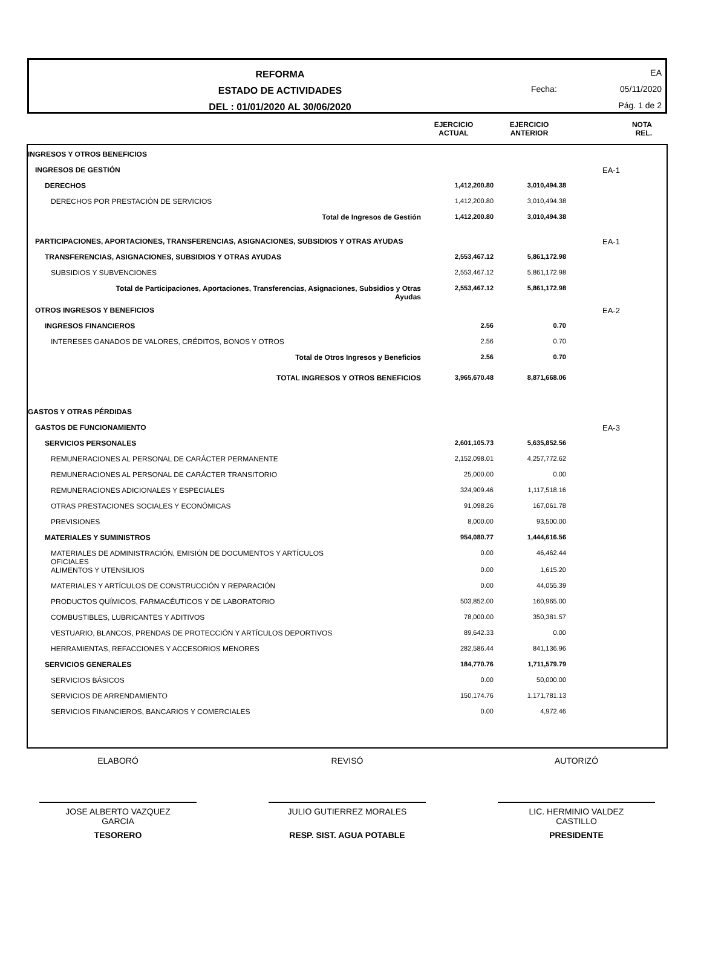REFORMA
ESTADO DE ACTIVIDADES
DEL : 01/01/2020 AL 30/06/2020
EA
Fecha: 05/11/2020
Pág. 1 de 2
EJERCICIO
ACTUAL
EJERCICIO
ANTERIOR
NOTA
REL.
| INGRESOS Y OTROS BENEFICIOS | | | | |
| INGRESOS DE GESTIÓN | | | | EA-1 |
| DERECHOS | 1,412,200.80 | 3,010,494.38 | | |
| DERECHOS POR PRESTACIÓN DE SERVICIOS | 1,412,200.80 | 3,010,494.38 | | |
| Total de Ingresos de Gestión | 1,412,200.80 | 3,010,494.38 | | |
| PARTICIPACIONES, APORTACIONES, TRANSFERENCIAS, ASIGNACIONES, SUBSIDIOS Y OTRAS AYUDAS | | | | EA-1 |
| TRANSFERENCIAS, ASIGNACIONES, SUBSIDIOS Y OTRAS AYUDAS | 2,553,467.12 | 5,861,172.98 | | |
| SUBSIDIOS Y SUBVENCIONES | 2,553,467.12 | 5,861,172.98 | | |
| Total de Participaciones, Aportaciones, Transferencias, Asignaciones, Subsidios y Otras Ayudas | 2,553,467.12 | 5,861,172.98 | | |
| OTROS INGRESOS Y BENEFICIOS | | | | EA-2 |
| INGRESOS FINANCIEROS | 2.56 | 0.70 | | |
| INTERESES GANADOS DE VALORES, CRÉDITOS, BONOS Y OTROS | 2.56 | 0.70 | | |
| Total de Otros Ingresos y Beneficios | 2.56 | 0.70 | | |
| TOTAL INGRESOS Y OTROS BENEFICIOS | 3,965,670.48 | 8,871,668.06 | | |
| GASTOS Y OTRAS PÉRDIDAS | | | | |
| GASTOS DE FUNCIONAMIENTO | | | | EA-3 |
| SERVICIOS PERSONALES | 2,601,105.73 | 5,635,852.56 | | |
| REMUNERACIONES AL PERSONAL DE CARÁCTER PERMANENTE | 2,152,098.01 | 4,257,772.62 | | |
| REMUNERACIONES AL PERSONAL DE CARÁCTER TRANSITORIO | 25,000.00 | 0.00 | | |
| REMUNERACIONES ADICIONALES Y ESPECIALES | 324,909.46 | 1,117,518.16 | | |
| OTRAS PRESTACIONES SOCIALES Y ECONÓMICAS | 91,098.26 | 167,061.78 | | |
| PREVISIONES | 8,000.00 | 93,500.00 | | |
| MATERIALES Y SUMINISTROS | 954,080.77 | 1,444,616.56 | | |
| MATERIALES DE ADMINISTRACIÓN, EMISIÓN DE DOCUMENTOS Y ARTÍCULOS OFICIALES | 0.00 | 46,462.44 | | |
| ALIMENTOS Y UTENSILIOS | 0.00 | 1,615.20 | | |
| MATERIALES Y ARTÍCULOS DE CONSTRUCCIÓN Y REPARACIÓN | 0.00 | 44,055.39 | | |
| PRODUCTOS QUÍMICOS, FARMACÉUTICOS Y DE LABORATORIO | 503,852.00 | 160,965.00 | | |
| COMBUSTIBLES, LUBRICANTES Y ADITIVOS | 78,000.00 | 350,381.57 | | |
| VESTUARIO, BLANCOS, PRENDAS DE PROTECCIÓN Y ARTÍCULOS DEPORTIVOS | 89,642.33 | 0.00 | | |
| HERRAMIENTAS, REFACCIONES Y ACCESORIOS MENORES | 282,586.44 | 841,136.96 | | |
| SERVICIOS GENERALES | 184,770.76 | 1,711,579.79 | | |
| SERVICIOS BÁSICOS | 0.00 | 50,000.00 | | |
| SERVICIOS DE ARRENDAMIENTO | 150,174.76 | 1,171,781.13 | | |
| SERVICIOS FINANCIEROS, BANCARIOS Y COMERCIALES | 0.00 | 4,972.46 | | |
ELABORÓ
JOSE ALBERTO VAZQUEZ
GARCIA
TESORERO
REVISÓ
JULIO GUTIERREZ MORALES
RESP. SIST. AGUA POTABLE
AUTORIZÓ
LIC. HERMINIO VALDEZ
CASTILLO
PRESIDENTE